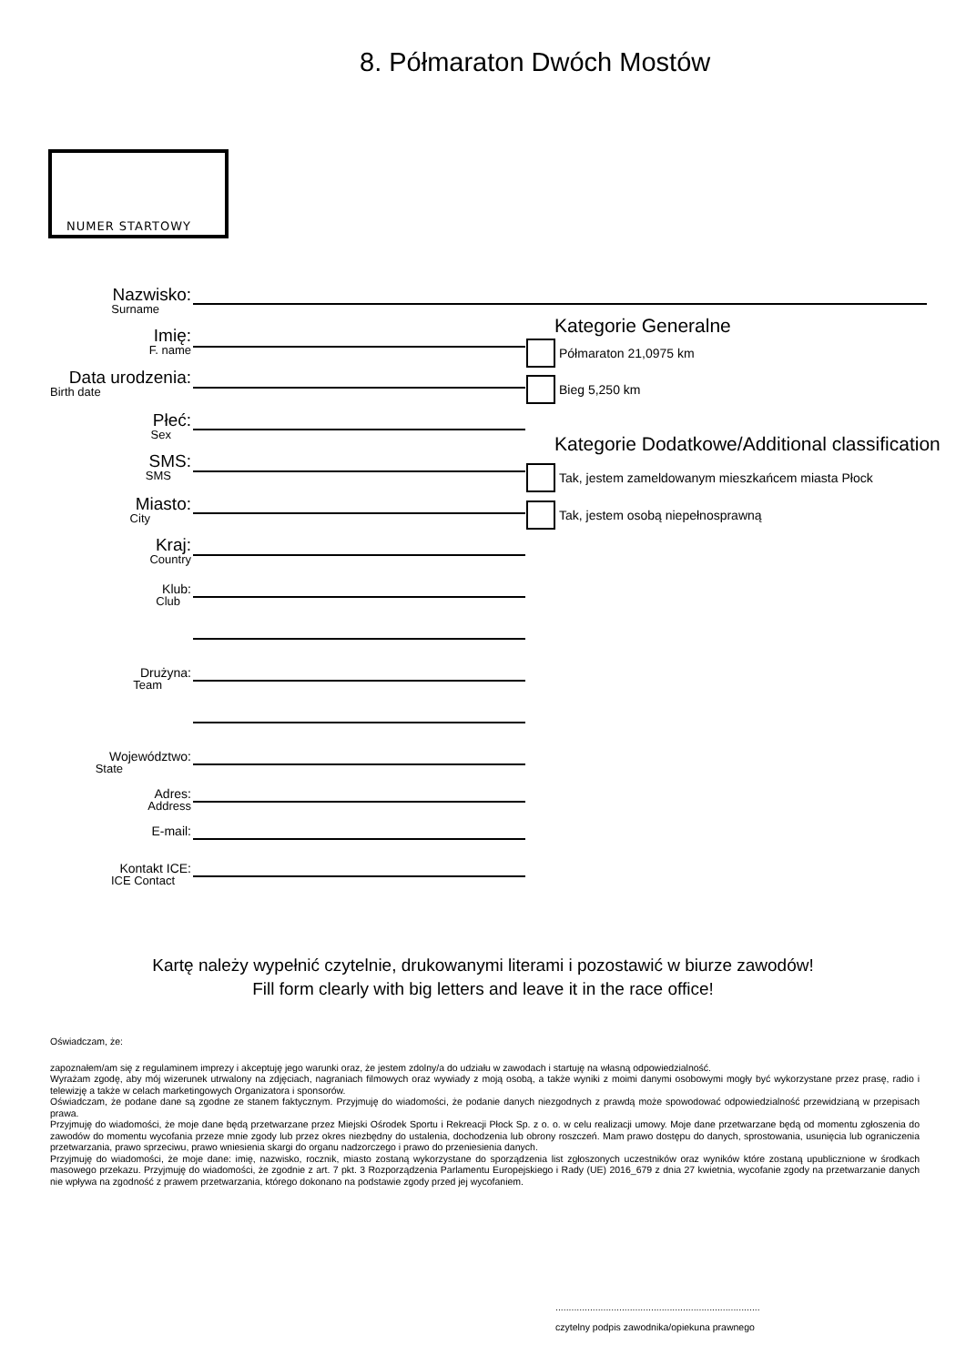8. Półmaraton Dwóch Mostów
NUMER STARTOWY
Nazwisko:
Surname
Imię:
F. name
Data urodzenia:
Birth date
Płeć:
Sex
SMS:
SMS
Miasto:
City
Kraj:
Country
Klub:
Club
Drużyna:
Team
Województwo:
State
Adres:
Address
E-mail:
Kontakt ICE:
ICE Contact
Kategorie Generalne
Półmaraton 21,0975 km
Bieg 5,250 km
Kategorie Dodatkowe/Additional classification
Tak, jestem zameldowanym mieszkańcem miasta Płock
Tak, jestem osobą niepełnosprawną
Kartę należy wypełnić czytelnie, drukowanymi literami i pozostawić w biurze zawodów!
Fill form clearly with big letters and leave it in the race office!
Oświadczam, że:
zapoznałem/am się z regulaminem imprezy i akceptuję jego warunki oraz, że jestem zdolny/a do udziału w zawodach i startuję na własną odpowiedzialność.
Wyrażam zgodę, aby mój wizerunek utrwalony na zdjęciach, nagraniach filmowych oraz wywiady z moją osobą, a także wyniki z moimi danymi osobowymi mogły być wykorzystane przez prasę, radio i telewizję a także w celach marketingowych Organizatora i sponsorów.
Oświadczam, że podane dane są zgodne ze stanem faktycznym. Przyjmuję do wiadomości, że podanie danych niezgodnych z prawdą może spowodować odpowiedzialność przewidzianą w przepisach prawa.
Przyjmuję do wiadomości, że moje dane będą przetwarzane przez Miejski Ośrodek Sportu i Rekreacji Płock Sp. z o. o. w celu realizacji umowy. Moje dane przetwarzane będą od momentu zgłoszenia do zawodów do momentu wycofania przeze mnie zgody lub przez okres niezbędny do ustalenia, dochodzenia lub obrony roszczeń. Mam prawo dostępu do danych, sprostowania, usunięcia lub ograniczenia przetwarzania, prawo sprzeciwu, prawo wniesienia skargi do organu nadzorczego i prawo do przeniesienia danych.
Przyjmuję do wiadomości, że moje dane: imię, nazwisko, rocznik, miasto zostaną wykorzystane do sporządzenia list zgłoszonych uczestników oraz wyników które zostaną upublicznione w środkach masowego przekazu. Przyjmuję do wiadomości, że zgodnie z art. 7 pkt. 3 Rozporządzenia Parlamentu Europejskiego i Rady (UE) 2016_679 z dnia 27 kwietnia, wycofanie zgody na przetwarzanie danych nie wpływa na zgodność z prawem przetwarzania, którego dokonano na podstawie zgody przed jej wycofaniem.
.............................................................................
czytelny podpis zawodnika/opiekuna prawnego